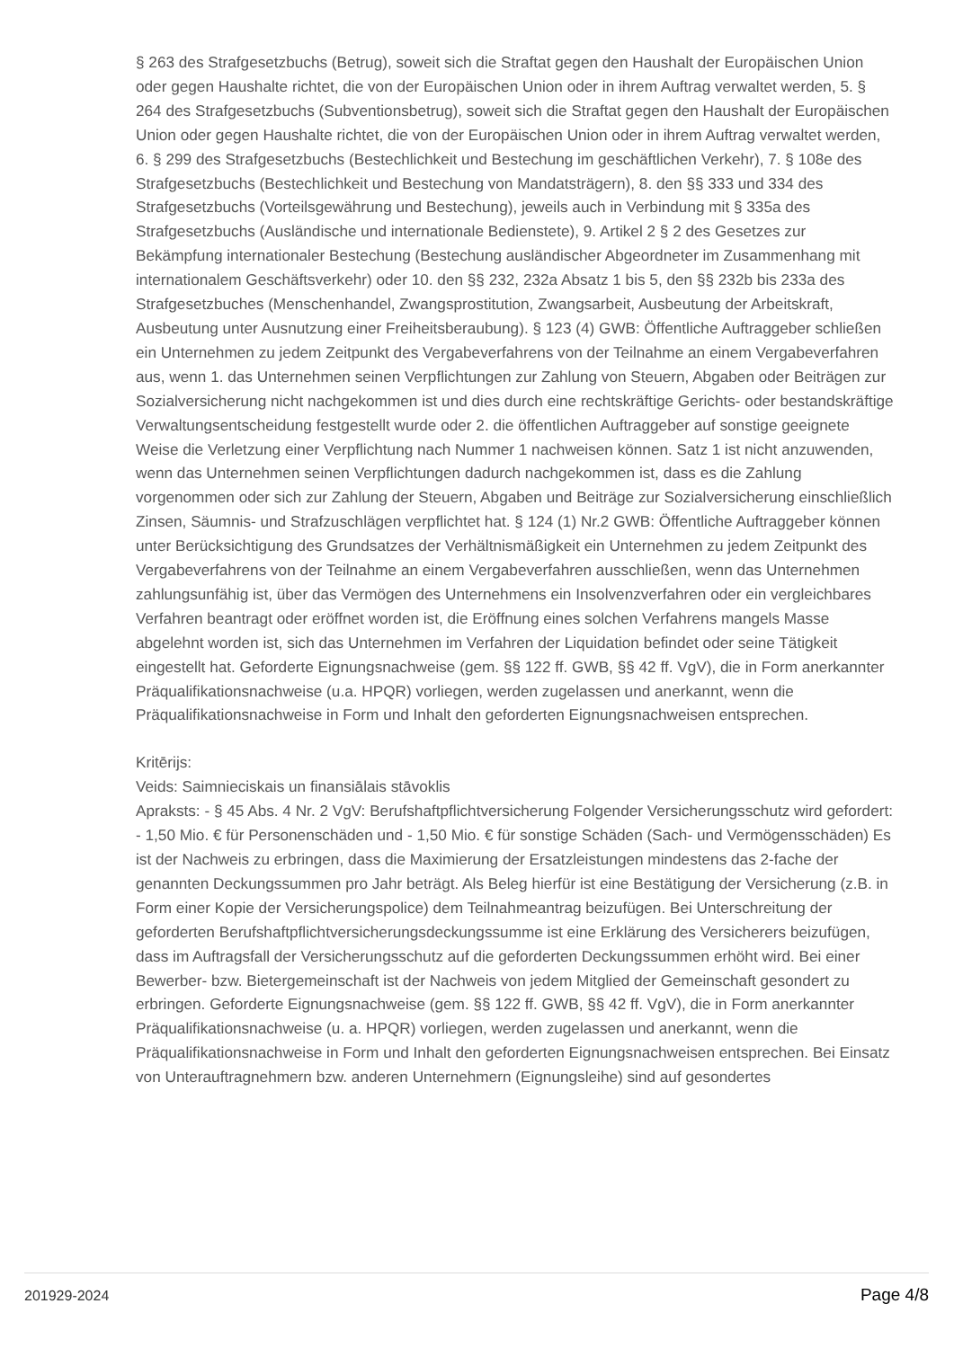§ 263 des Strafgesetzbuchs (Betrug), soweit sich die Straftat gegen den Haushalt der Europäischen Union oder gegen Haushalte richtet, die von der Europäischen Union oder in ihrem Auftrag verwaltet werden, 5. § 264 des Strafgesetzbuchs (Subventionsbetrug), soweit sich die Straftat gegen den Haushalt der Europäischen Union oder gegen Haushalte richtet, die von der Europäischen Union oder in ihrem Auftrag verwaltet werden, 6. § 299 des Strafgesetzbuchs (Bestechlichkeit und Bestechung im geschäftlichen Verkehr), 7. § 108e des Strafgesetzbuchs (Bestechlichkeit und Bestechung von Mandatsträgern), 8. den §§ 333 und 334 des Strafgesetzbuchs (Vorteilsgewährung und Bestechung), jeweils auch in Verbindung mit § 335a des Strafgesetzbuchs (Ausländische und internationale Bedienstete), 9. Artikel 2 § 2 des Gesetzes zur Bekämpfung internationaler Bestechung (Bestechung ausländischer Abgeordneter im Zusammenhang mit internationalem Geschäftsverkehr) oder 10. den §§ 232, 232a Absatz 1 bis 5, den §§ 232b bis 233a des Strafgesetzbuches (Menschenhandel, Zwangsprostitution, Zwangsarbeit, Ausbeutung der Arbeitskraft, Ausbeutung unter Ausnutzung einer Freiheitsberaubung). § 123 (4) GWB: Öffentliche Auftraggeber schließen ein Unternehmen zu jedem Zeitpunkt des Vergabeverfahrens von der Teilnahme an einem Vergabeverfahren aus, wenn 1. das Unternehmen seinen Verpflichtungen zur Zahlung von Steuern, Abgaben oder Beiträgen zur Sozialversicherung nicht nachgekommen ist und dies durch eine rechtskräftige Gerichts- oder bestandskräftige Verwaltungsentscheidung festgestellt wurde oder 2. die öffentlichen Auftraggeber auf sonstige geeignete Weise die Verletzung einer Verpflichtung nach Nummer 1 nachweisen können. Satz 1 ist nicht anzuwenden, wenn das Unternehmen seinen Verpflichtungen dadurch nachgekommen ist, dass es die Zahlung vorgenommen oder sich zur Zahlung der Steuern, Abgaben und Beiträge zur Sozialversicherung einschließlich Zinsen, Säumnis- und Strafzuschlägen verpflichtet hat. § 124 (1) Nr.2 GWB: Öffentliche Auftraggeber können unter Berücksichtigung des Grundsatzes der Verhältnismäßigkeit ein Unternehmen zu jedem Zeitpunkt des Vergabeverfahrens von der Teilnahme an einem Vergabeverfahren ausschließen, wenn das Unternehmen zahlungsunfähig ist, über das Vermögen des Unternehmens ein Insolvenzverfahren oder ein vergleichbares Verfahren beantragt oder eröffnet worden ist, die Eröffnung eines solchen Verfahrens mangels Masse abgelehnt worden ist, sich das Unternehmen im Verfahren der Liquidation befindet oder seine Tätigkeit eingestellt hat. Geforderte Eignungsnachweise (gem. §§ 122 ff. GWB, §§ 42 ff. VgV), die in Form anerkannter Präqualifikationsnachweise (u.a. HPQR) vorliegen, werden zugelassen und anerkannt, wenn die Präqualifikationsnachweise in Form und Inhalt den geforderten Eignungsnachweisen entsprechen.
Kritērijs:
Veids: Saimnieciskais un finansiālais stāvoklis
Apraksts: - § 45 Abs. 4 Nr. 2 VgV: Berufshaftpflichtversicherung Folgender Versicherungsschutz wird gefordert: - 1,50 Mio. € für Personenschäden und - 1,50 Mio. € für sonstige Schäden (Sach- und Vermögensschäden) Es ist der Nachweis zu erbringen, dass die Maximierung der Ersatzleistungen mindestens das 2-fache der genannten Deckungssummen pro Jahr beträgt. Als Beleg hierfür ist eine Bestätigung der Versicherung (z.B. in Form einer Kopie der Versicherungspolice) dem Teilnahmeantrag beizufügen. Bei Unterschreitung der geforderten Berufshaftpflichtversicherungsdeckungssumme ist eine Erklärung des Versicherers beizufügen, dass im Auftragsfall der Versicherungsschutz auf die geforderten Deckungssummen erhöht wird. Bei einer Bewerber- bzw. Bietergemeinschaft ist der Nachweis von jedem Mitglied der Gemeinschaft gesondert zu erbringen. Geforderte Eignungsnachweise (gem. §§ 122 ff. GWB, §§ 42 ff. VgV), die in Form anerkannter Präqualifikationsnachweise (u. a. HPQR) vorliegen, werden zugelassen und anerkannt, wenn die Präqualifikationsnachweise in Form und Inhalt den geforderten Eignungsnachweisen entsprechen. Bei Einsatz von Unterauftragnehmern bzw. anderen Unternehmern (Eignungsleihe) sind auf gesondertes
201929-2024 Page 4/8